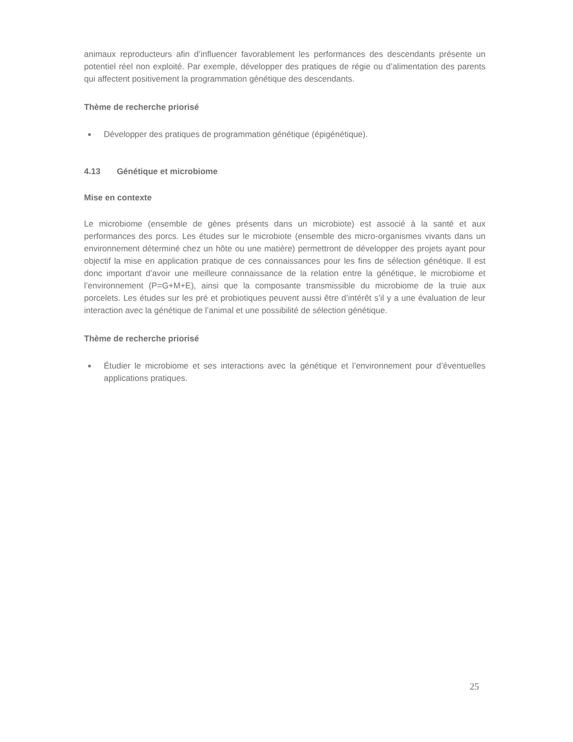animaux reproducteurs afin d’influencer favorablement les performances des descendants présente un potentiel réel non exploité. Par exemple, développer des pratiques de régie ou d’alimentation des parents qui affectent positivement la programmation génétique des descendants.
Thème de recherche priorisé
■ Développer des pratiques de programmation génétique (épigénétique).
4.13 Génétique et microbiome
Mise en contexte
Le microbiome (ensemble de gènes présents dans un microbiote) est associé à la santé et aux performances des porcs. Les études sur le microbiote (ensemble des micro-organismes vivants dans un environnement déterminé chez un hôte ou une matière) permettront de développer des projets ayant pour objectif la mise en application pratique de ces connaissances pour les fins de sélection génétique. Il est donc important d’avoir une meilleure connaissance de la relation entre la génétique, le microbiome et l’environnement (P=G+M+E), ainsi que la composante transmissible du microbiome de la truie aux porcelets. Les études sur les pré et probiotiques peuvent aussi être d’intérêt s’il y a une évaluation de leur interaction avec la génétique de l’animal et une possibilité de sélection génétique.
Thème de recherche priorisé
■ Étudier le microbiome et ses interactions avec la génétique et l’environnement pour d’éventuelles applications pratiques.
25